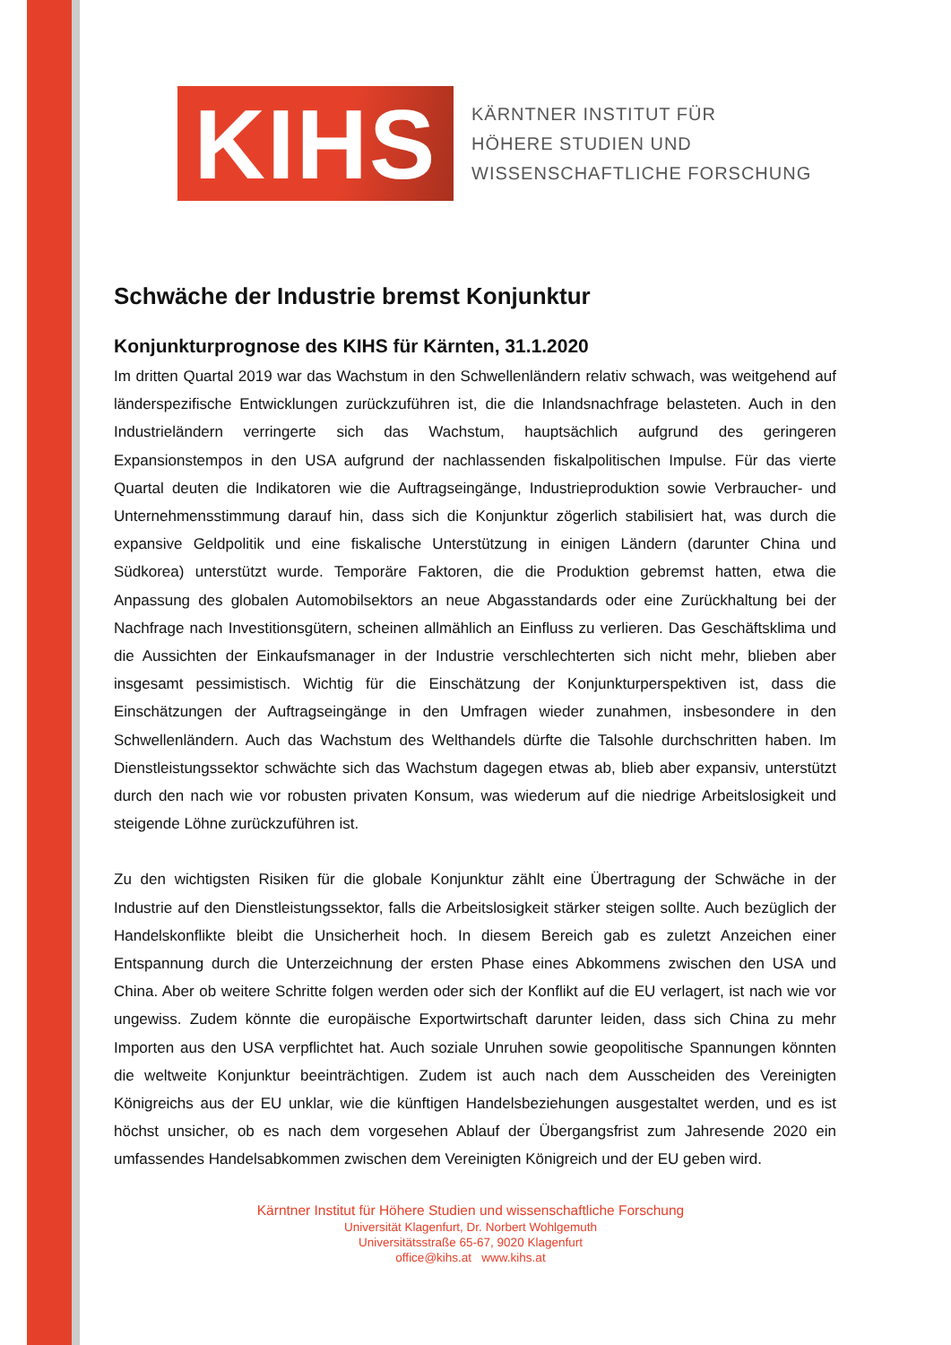KIHS
KÄRNTNER INSTITUT FÜR
HÖHERE STUDIEN UND
WISSENSCHAFTLICHE FORSCHUNG
Schwäche der Industrie bremst Konjunktur
Konjunkturprognose des KIHS für Kärnten, 31.1.2020
Im dritten Quartal 2019 war das Wachstum in den Schwellenländern relativ schwach, was weitgehend auf länderspezifische Entwicklungen zurückzuführen ist, die die Inlandsnachfrage belasteten. Auch in den Industrieländern verringerte sich das Wachstum, hauptsächlich aufgrund des geringeren Expansionstempos in den USA aufgrund der nachlassenden fiskalpolitischen Impulse. Für das vierte Quartal deuten die Indikatoren wie die Auftragseingänge, Industrieproduktion sowie Verbraucher- und Unternehmensstimmung darauf hin, dass sich die Konjunktur zögerlich stabilisiert hat, was durch die expansive Geldpolitik und eine fiskalische Unterstützung in einigen Ländern (darunter China und Südkorea) unterstützt wurde. Temporäre Faktoren, die die Produktion gebremst hatten, etwa die Anpassung des globalen Automobilsektors an neue Abgasstandards oder eine Zurückhaltung bei der Nachfrage nach Investitionsgütern, scheinen allmählich an Einfluss zu verlieren. Das Geschäftsklima und die Aussichten der Einkaufsmanager in der Industrie verschlechterten sich nicht mehr, blieben aber insgesamt pessimistisch. Wichtig für die Einschätzung der Konjunkturperspektiven ist, dass die Einschätzungen der Auftragseingänge in den Umfragen wieder zunahmen, insbesondere in den Schwellenländern. Auch das Wachstum des Welthandels dürfte die Talsohle durchschritten haben. Im Dienstleistungssektor schwächte sich das Wachstum dagegen etwas ab, blieb aber expansiv, unterstützt durch den nach wie vor robusten privaten Konsum, was wiederum auf die niedrige Arbeitslosigkeit und steigende Löhne zurückzuführen ist.
Zu den wichtigsten Risiken für die globale Konjunktur zählt eine Übertragung der Schwäche in der Industrie auf den Dienstleistungssektor, falls die Arbeitslosigkeit stärker steigen sollte. Auch bezüglich der Handelskonflikte bleibt die Unsicherheit hoch. In diesem Bereich gab es zuletzt Anzeichen einer Entspannung durch die Unterzeichnung der ersten Phase eines Abkommens zwischen den USA und China. Aber ob weitere Schritte folgen werden oder sich der Konflikt auf die EU verlagert, ist nach wie vor ungewiss. Zudem könnte die europäische Exportwirtschaft darunter leiden, dass sich China zu mehr Importen aus den USA verpflichtet hat. Auch soziale Unruhen sowie geopolitische Spannungen könnten die weltweite Konjunktur beeinträchtigen. Zudem ist auch nach dem Ausscheiden des Vereinigten Königreichs aus der EU unklar, wie die künftigen Handelsbeziehungen ausgestaltet werden, und es ist höchst unsicher, ob es nach dem vorgesehen Ablauf der Übergangsfrist zum Jahresende 2020 ein umfassendes Handelsabkommen zwischen dem Vereinigten Königreich und der EU geben wird.
Kärntner Institut für Höhere Studien und wissenschaftliche Forschung
Universität Klagenfurt, Dr. Norbert Wohlgemuth
Universitätsstraße 65-67, 9020 Klagenfurt
office@kihs.at www.kihs.at